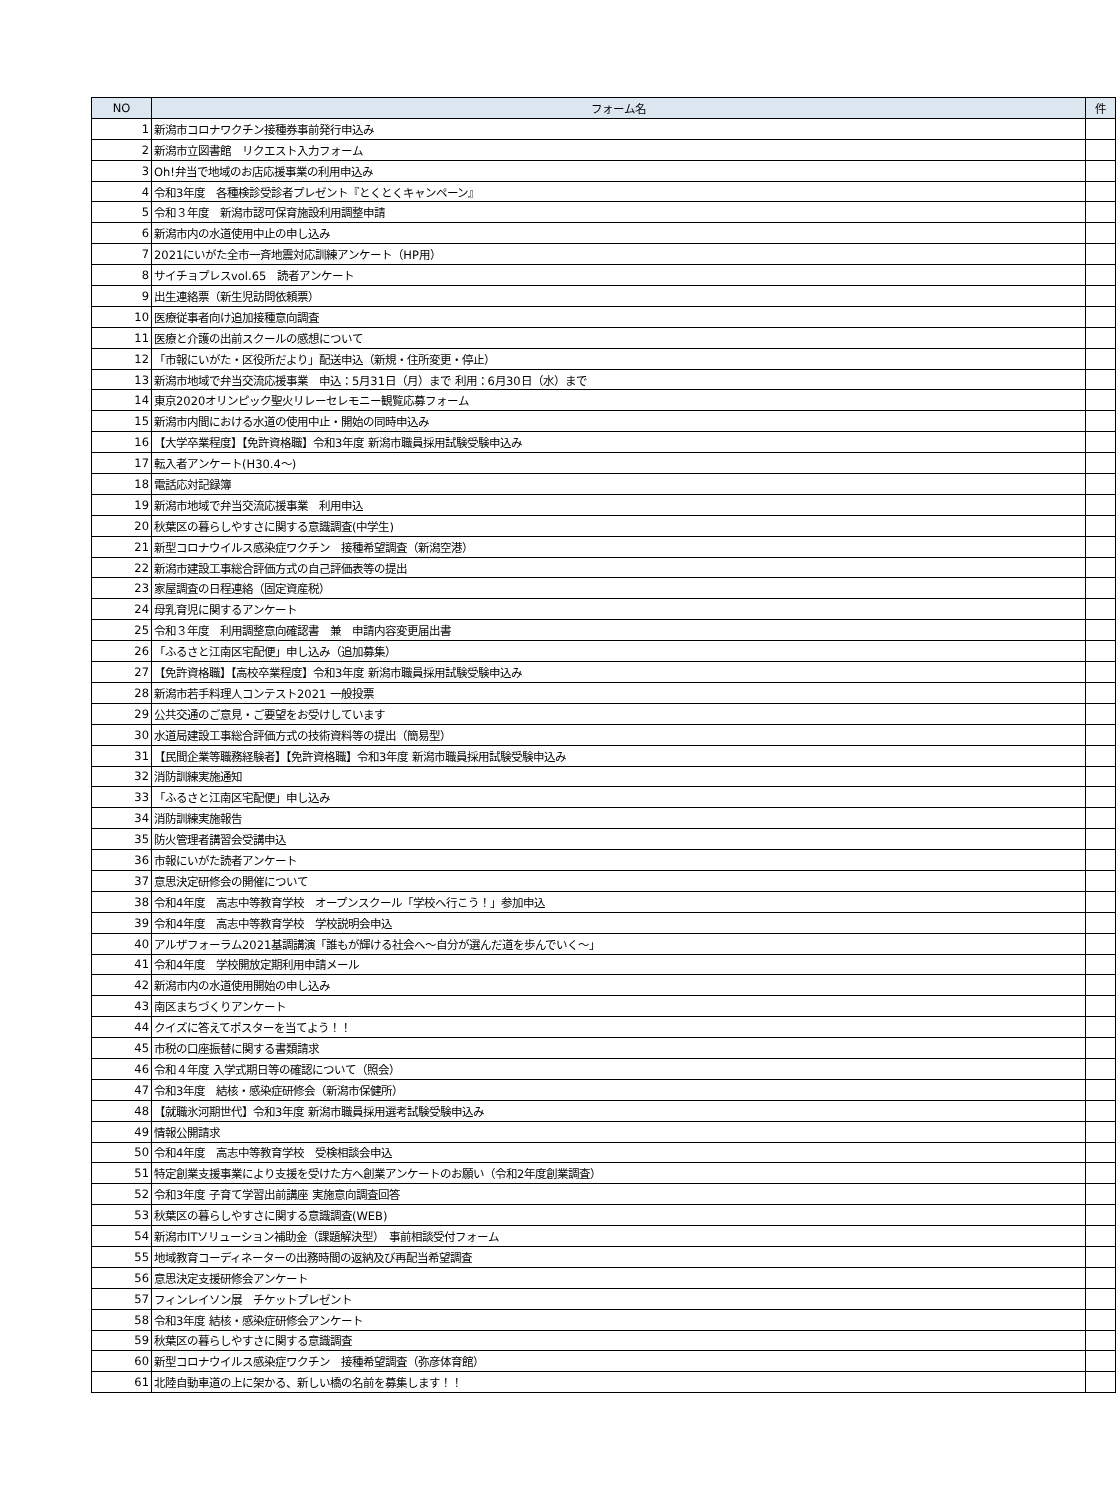| NO | フォーム名 | 件 |
| --- | --- | --- |
| 1 | 新潟市コロナワクチン接種券事前発行申込み | |
| 2 | 新潟市立図書館 リクエスト入力フォーム | |
| 3 | Oh!弁当で地域のお店応援事業の利用申込み | |
| 4 | 令和3年度 各種検診受診者プレゼント『とくとくキャンペーン』 | |
| 5 | 令和３年度 新潟市認可保育施設利用調整申請 | |
| 6 | 新潟市内の水道使用中止の申し込み | |
| 7 | 2021にいがた全市一斉地震対応訓練アンケート（HP用） | |
| 8 | サイチョプレスvol.65 読者アンケート | |
| 9 | 出生連絡票（新生児訪問依頼票） | |
| 10 | 医療従事者向け追加接種意向調査 | |
| 11 | 医療と介護の出前スクールの感想について | |
| 12 | 「市報にいがた・区役所だより」配送申込（新規・住所変更・停止） | |
| 13 | 新潟市地域で弁当交流応援事業 申込：5月31日（月）まで 利用：6月30日（水）まで | |
| 14 | 東京2020オリンピック聖火リレーセレモニー観覧応募フォーム | |
| 15 | 新潟市内間における水道の使用中止・開始の同時申込み | |
| 16 | 【大学卒業程度】【免許資格職】令和3年度 新潟市職員採用試験受験申込み | |
| 17 | 転入者アンケート(H30.4～) | |
| 18 | 電話応対記録簿 | |
| 19 | 新潟市地域で弁当交流応援事業 利用申込 | |
| 20 | 秋葉区の暮らしやすさに関する意識調査(中学生) | |
| 21 | 新型コロナウイルス感染症ワクチン 接種希望調査（新潟空港） | |
| 22 | 新潟市建設工事総合評価方式の自己評価表等の提出 | |
| 23 | 家屋調査の日程連絡（固定資産税） | |
| 24 | 母乳育児に関するアンケート | |
| 25 | 令和３年度 利用調整意向確認書 兼 申請内容変更届出書 | |
| 26 | 「ふるさと江南区宅配便」申し込み（追加募集） | |
| 27 | 【免許資格職】【高校卒業程度】令和3年度 新潟市職員採用試験受験申込み | |
| 28 | 新潟市若手料理人コンテスト2021 一般投票 | |
| 29 | 公共交通のご意見・ご要望をお受けしています | |
| 30 | 水道局建設工事総合評価方式の技術資料等の提出（簡易型） | |
| 31 | 【民間企業等職務経験者】【免許資格職】令和3年度 新潟市職員採用試験受験申込み | |
| 32 | 消防訓練実施通知 | |
| 33 | 「ふるさと江南区宅配便」申し込み | |
| 34 | 消防訓練実施報告 | |
| 35 | 防火管理者講習会受講申込 | |
| 36 | 市報にいがた読者アンケート | |
| 37 | 意思決定研修会の開催について | |
| 38 | 令和4年度 高志中等教育学校 オープンスクール「学校へ行こう！」参加申込 | |
| 39 | 令和4年度 高志中等教育学校 学校説明会申込 | |
| 40 | アルザフォーラム2021基調講演「誰もが輝ける社会へ～自分が選んだ道を歩んでいく～」 | |
| 41 | 令和4年度 学校開放定期利用申請メール | |
| 42 | 新潟市内の水道使用開始の申し込み | |
| 43 | 南区まちづくりアンケート | |
| 44 | クイズに答えてポスターを当てよう！！ | |
| 45 | 市税の口座振替に関する書類請求 | |
| 46 | 令和４年度 入学式期日等の確認について（照会） | |
| 47 | 令和3年度 結核・感染症研修会（新潟市保健所） | |
| 48 | 【就職氷河期世代】令和3年度 新潟市職員採用選考試験受験申込み | |
| 49 | 情報公開請求 | |
| 50 | 令和4年度 高志中等教育学校 受検相談会申込 | |
| 51 | 特定創業支援事業により支援を受けた方へ創業アンケートのお願い（令和2年度創業調査） | |
| 52 | 令和3年度 子育て学習出前講座 実施意向調査回答 | |
| 53 | 秋葉区の暮らしやすさに関する意識調査(WEB) | |
| 54 | 新潟市ITソリューション補助金（課題解決型） 事前相談受付フォーム | |
| 55 | 地域教育コーディネーターの出務時間の返納及び再配当希望調査 | |
| 56 | 意思決定支援研修会アンケート | |
| 57 | フィンレイソン展 チケットプレゼント | |
| 58 | 令和3年度 結核・感染症研修会アンケート | |
| 59 | 秋葉区の暮らしやすさに関する意識調査 | |
| 60 | 新型コロナウイルス感染症ワクチン 接種希望調査（弥彦体育館） | |
| 61 | 北陸自動車道の上に架かる、新しい橋の名前を募集します！！ | |